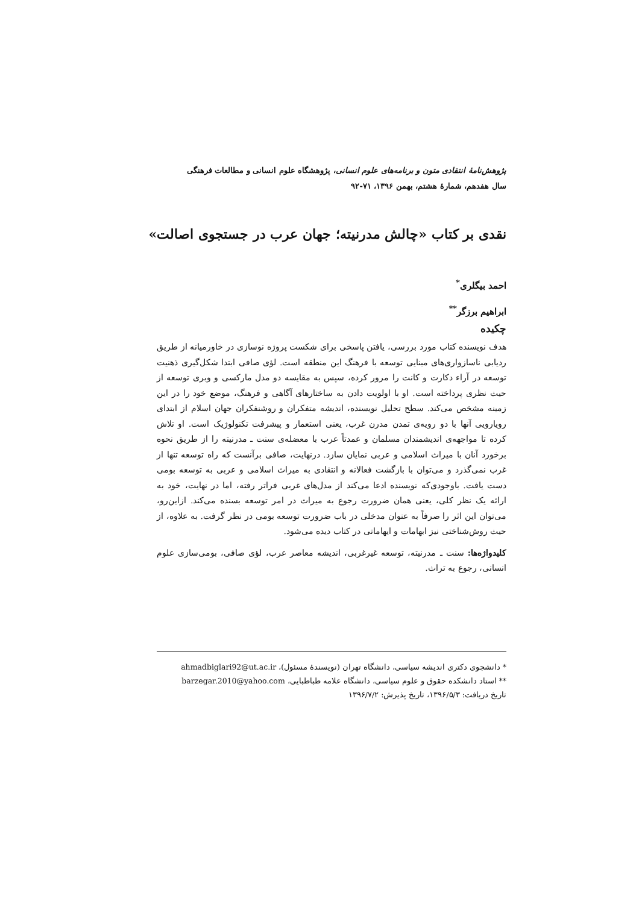پژوهش‌نامهٔ انتقادی متون و برنامه‌های علوم انسانی، پژوهشگاه علوم انسانی و مطالعات فرهنگی
سال هفدهم، شمارهٔ هشتم، بهمن ۱۳۹۶، ۷۱-۹۲
نقدی بر کتاب «چالش مدرنیته؛ جهان عرب در جستجوی اصالت»
احمد بیگلری<sup>*</sup>
ابراهیم برزگر<sup>**</sup>
چکیده
هدف نویسنده کتاب مورد بررسی، یافتن پاسخی برای شکست پروژه نوسازی در خاورمیانه از طریق ردیابی ناسازواری‌های مبنایی توسعه با فرهنگ این منطقه است. لؤی صافی ابتدا شکل‌گیری ذهنیت توسعه در آراء دکارت و کانت را مرور کرده، سپس به مقایسه دو مدل مارکسی و وبری توسعه از حیث نظری پرداخته است. او با اولویت دادن به ساختارهای آگاهی و فرهنگ، موضع خود را در این زمینه مشخص می‌کند. سطح تحلیل نویسنده، اندیشه متفکران و روشنفکران جهان اسلام از ابتدای رویارویی آنها با دو رویه‌ی تمدن مدرن غرب، یعنی استعمار و پیشرفت تکنولوژیک است. او تلاش کرده تا مواجهه‌ی اندیشمندان مسلمان و عمدتاً عرب با معضله‌ی سنت ـ مدرنیته را از طریق نحوه برخورد آنان با میراث اسلامی و عربی نمایان سازد. درنهایت، صافی برآنست که راه توسعه تنها از غرب نمی‌گذرد و می‌توان با بازگشت فعالانه و انتقادی به میراث اسلامی و عربی به توسعه بومی دست یافت. باوجودی‌که نویسنده ادعا می‌کند از مدل‌های غربی فراتر رفته، اما در نهایت، خود به ارائه یک نظر کلی، یعنی همان ضرورت رجوع به میراث در امر توسعه بسنده می‌کند. ازاین‌رو، می‌توان این اثر را صرفاً به عنوان مدخلی در باب ضرورت توسعه بومی در نظر گرفت. به علاوه، از حیث روش‌شناختی نیز ابهامات و ایهاماتی در کتاب دیده می‌شود.
کلیدواژه‌ها: سنت ـ مدرنیته، توسعه غیرغربی، اندیشه معاصر عرب، لؤی صافی، بومی‌سازی علوم انسانی، رجوع به تراث.
* دانشجوی دکتری اندیشه سیاسی، دانشگاه تهران (نویسندهٔ مسئول)، ahmadbiglari92@ut.ac.ir
** استاد دانشکده حقوق و علوم سیاسی، دانشگاه علامه طباطبایی، barzegar.2010@yahoo.com
تاریخ دریافت: ۱۳۹۶/۵/۳، تاریخ پذیرش: ۱۳۹۶/۷/۲